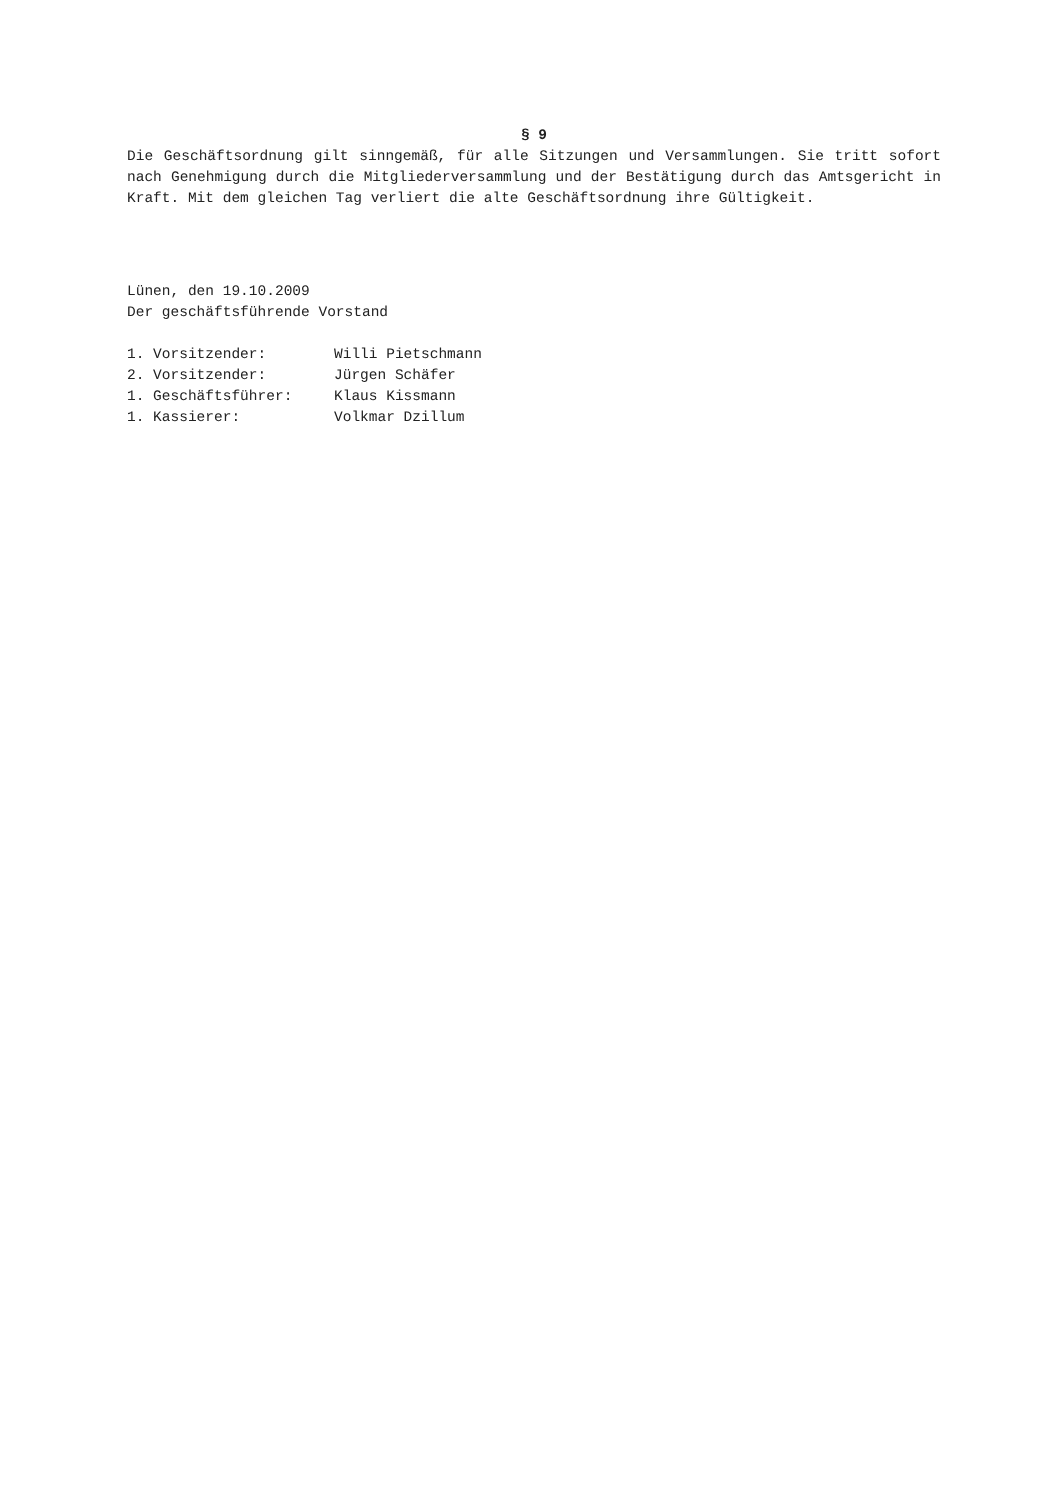§ 9
Die Geschäftsordnung gilt sinngemäß, für alle Sitzungen und Versammlungen. Sie tritt sofort nach Genehmigung durch die Mitgliederversammlung und der Bestätigung durch das Amtsgericht in Kraft. Mit dem gleichen Tag verliert die alte Geschäftsordnung ihre Gültigkeit.
Lünen, den 19.10.2009
Der geschäftsführende Vorstand
1. Vorsitzender: Willi Pietschmann
2. Vorsitzender: Jürgen Schäfer
1. Geschäftsführer: Klaus Kissmann
1. Kassierer: Volkmar Dzillum